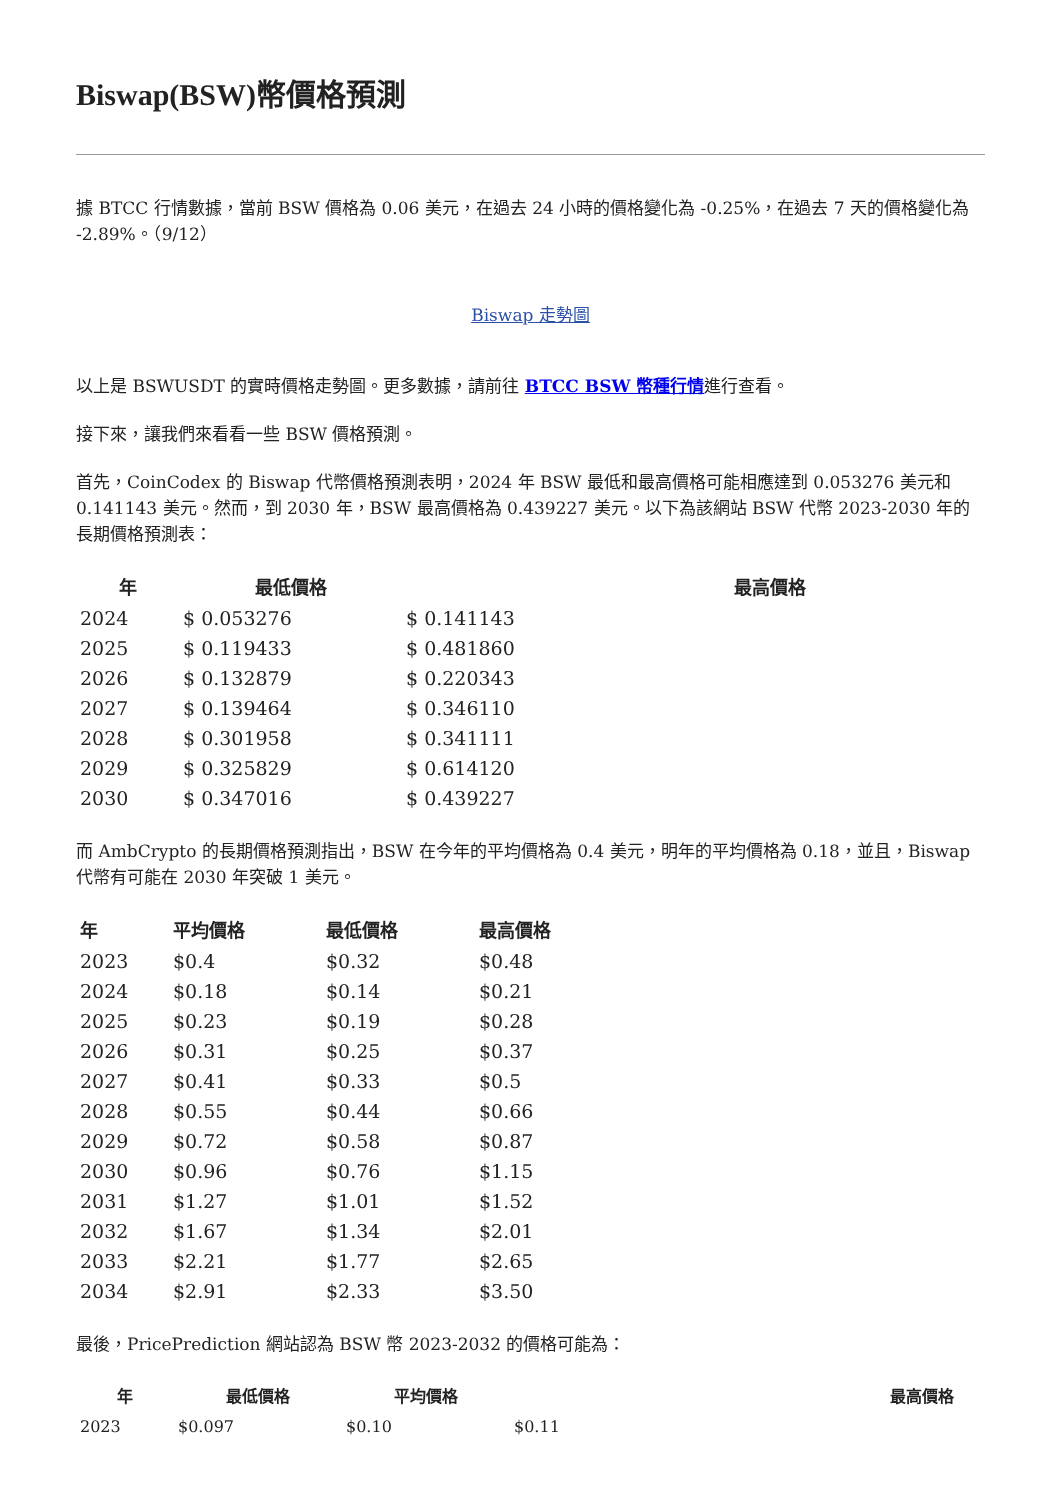Biswap(BSW)幣價格預測
據 BTCC 行情數據，當前 BSW 價格為 0.06 美元，在過去 24 小時的價格變化為 -0.25%，在過去 7 天的價格變化為 -2.89%。（9/12）
Biswap 走勢圖
以上是 BSWUSDT 的實時價格走勢圖。更多數據，請前往 BTCC BSW 幣種行情進行查看。
接下來，讓我們來看看一些 BSW 價格預測。
首先，CoinCodex 的 Biswap 代幣價格預測表明，2024 年 BSW 最低和最高價格可能相應達到 0.053276 美元和 0.141143 美元。然而，到 2030 年，BSW 最高價格為 0.439227 美元。以下為該網站 BSW 代幣 2023-2030 年的長期價格預測表：
| 年 | 最低價格 | 最高價格 |
| --- | --- | --- |
| 2024 | $ 0.053276 | $ 0.141143 |
| 2025 | $ 0.119433 | $ 0.481860 |
| 2026 | $ 0.132879 | $ 0.220343 |
| 2027 | $ 0.139464 | $ 0.346110 |
| 2028 | $ 0.301958 | $ 0.341111 |
| 2029 | $ 0.325829 | $ 0.614120 |
| 2030 | $ 0.347016 | $ 0.439227 |
而 AmbCrypto 的長期價格預測指出，BSW 在今年的平均價格為 0.4 美元，明年的平均價格為 0.18，並且，Biswap 代幣有可能在 2030 年突破 1 美元。
| 年 | 平均價格 | 最低價格 | 最高價格 |
| --- | --- | --- | --- |
| 2023 | $0.4 | $0.32 | $0.48 |
| 2024 | $0.18 | $0.14 | $0.21 |
| 2025 | $0.23 | $0.19 | $0.28 |
| 2026 | $0.31 | $0.25 | $0.37 |
| 2027 | $0.41 | $0.33 | $0.5 |
| 2028 | $0.55 | $0.44 | $0.66 |
| 2029 | $0.72 | $0.58 | $0.87 |
| 2030 | $0.96 | $0.76 | $1.15 |
| 2031 | $1.27 | $1.01 | $1.52 |
| 2032 | $1.67 | $1.34 | $2.01 |
| 2033 | $2.21 | $1.77 | $2.65 |
| 2034 | $2.91 | $2.33 | $3.50 |
最後，PricePrediction 網站認為 BSW 幣 2023-2032 的價格可能為：
| 年 | 最低價格 | 平均價格 | 最高價格 |
| --- | --- | --- | --- |
| 2023 | $0.097 | $0.10 | $0.11 |